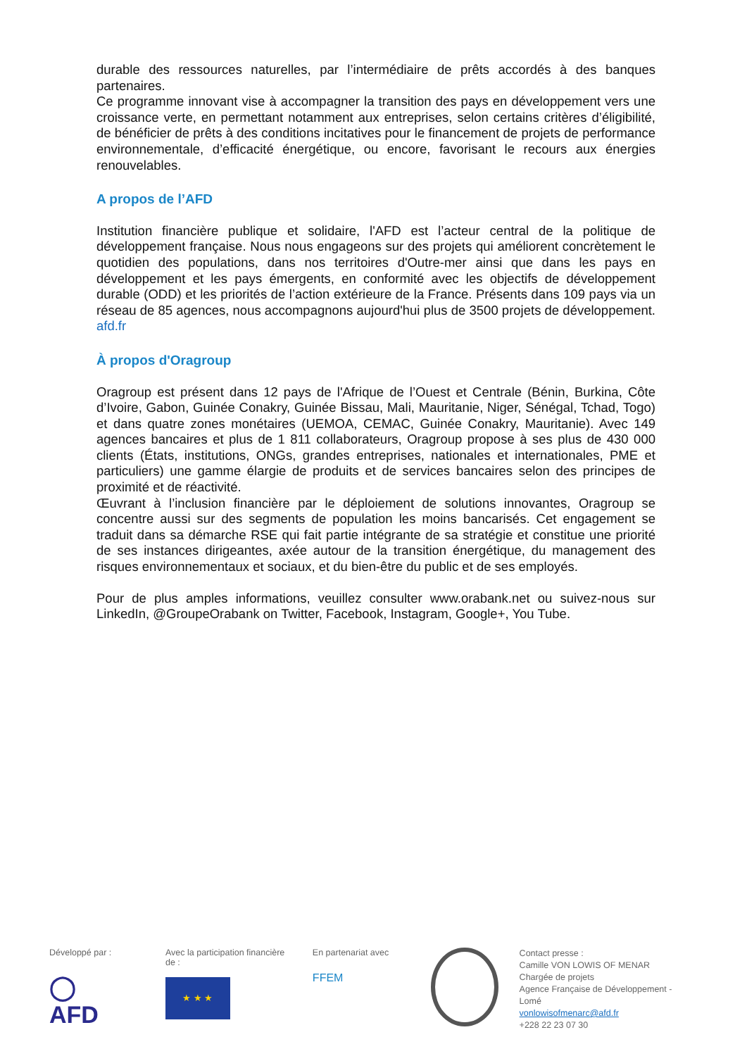durable des ressources naturelles, par l’intermédiaire de prêts accordés à des banques partenaires.
Ce programme innovant vise à accompagner la transition des pays en développement vers une croissance verte, en permettant notamment aux entreprises, selon certains critères d’éligibilité, de bénéficier de prêts à des conditions incitatives pour le financement de projets de performance environnementale, d’efficacité énergétique, ou encore, favorisant le recours aux énergies renouvelables.
A propos de l’AFD
Institution financière publique et solidaire, l'AFD est l’acteur central de la politique de développement française. Nous nous engageons sur des projets qui améliorent concrètement le quotidien des populations, dans nos territoires d'Outre-mer ainsi que dans les pays en développement et les pays émergents, en conformité avec les objectifs de développement durable (ODD) et les priorités de l’action extérieure de la France. Présents dans 109 pays via un réseau de 85 agences, nous accompagnons aujourd'hui plus de 3500 projets de développement. afd.fr
À propos d'Oragroup
Oragroup est présent dans 12 pays de l'Afrique de l’Ouest et Centrale (Bénin, Burkina, Côte d’Ivoire, Gabon, Guinée Conakry, Guinée Bissau, Mali, Mauritanie, Niger, Sénégal, Tchad, Togo) et dans quatre zones monétaires (UEMOA, CEMAC, Guinée Conakry, Mauritanie). Avec 149 agences bancaires et plus de 1 811 collaborateurs, Oragroup propose à ses plus de 430 000 clients (États, institutions, ONGs, grandes entreprises, nationales et internationales, PME et particuliers) une gamme élargie de produits et de services bancaires selon des principes de proximité et de réactivité.
Œuvrant à l’inclusion financière par le déploiement de solutions innovantes, Oragroup se concentre aussi sur des segments de population les moins bancarisés. Cet engagement se traduit dans sa démarche RSE qui fait partie intégrante de sa stratégie et constitue une priorité de ses instances dirigeantes, axée autour de la transition énergétique, du management des risques environnementaux et sociaux, et du bien-être du public et de ses employés.
Pour de plus amples informations, veuillez consulter www.orabank.net ou suivez-nous sur LinkedIn, @GroupeOrabank on Twitter, Facebook, Instagram, Google+, You Tube.
Développé par :
◯ AFD
Avec la participation financière de :
★ ★ ★
En partenariat avec
FFEM
Contact presse :
Camille VON LOWIS OF MENAR
Chargée de projets
Agence Française de Développement - Lomé
vonlowisofmenarc@afd.fr
+228 22 23 07 30